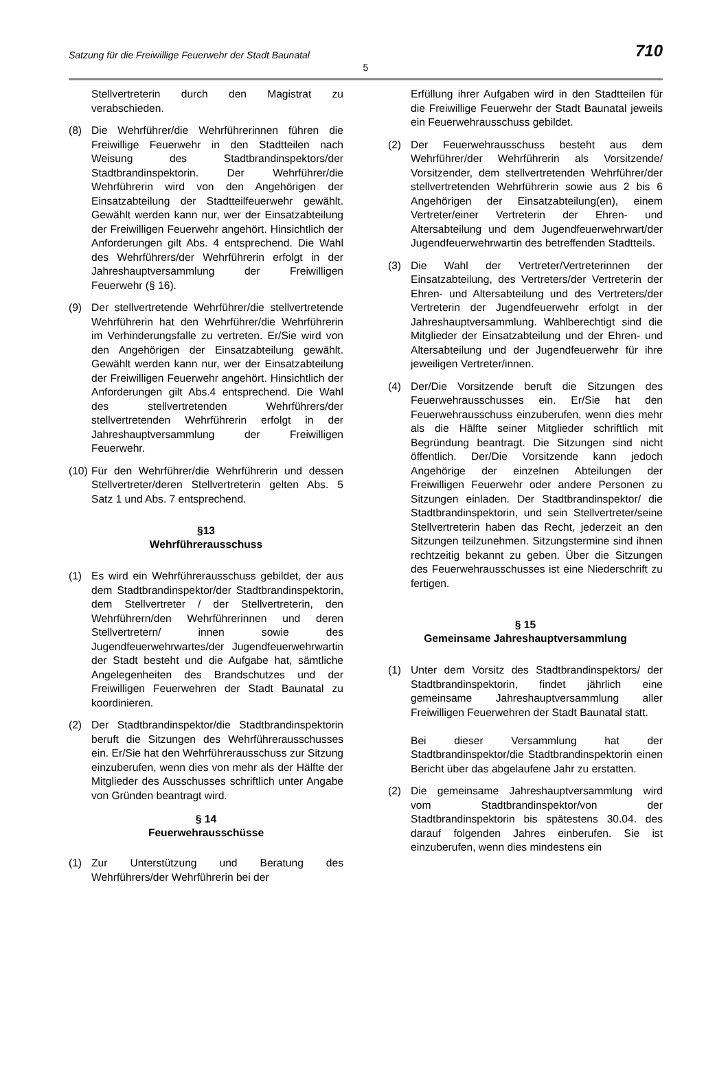Satzung für die Freiwillige Feuerwehr der Stadt Baunatal 710
5
Stellvertreterin durch den Magistrat zu verabschieden.
(8) Die Wehrführer/die Wehrführerinnen führen die Freiwillige Feuerwehr in den Stadtteilen nach Weisung des Stadtbrandinspektors/der Stadtbrandinspektorin. Der Wehrführer/die Wehrführerin wird von den Angehörigen der Einsatzabteilung der Stadtteilfeuerwehr gewählt. Gewählt werden kann nur, wer der Einsatzabteilung der Freiwilligen Feuerwehr angehört. Hinsichtlich der Anforderungen gilt Abs. 4 entsprechend. Die Wahl des Wehrführers/der Wehrführerin erfolgt in der Jahreshauptversammlung der Freiwilligen Feuerwehr (§ 16).
(9) Der stellvertretende Wehrführer/die stellvertretende Wehrführerin hat den Wehrführer/die Wehrführerin im Verhinderungsfalle zu vertreten. Er/Sie wird von den Angehörigen der Einsatzabteilung gewählt. Gewählt werden kann nur, wer der Einsatzabteilung der Freiwilligen Feuerwehr angehört. Hinsichtlich der Anforderungen gilt Abs.4 entsprechend. Die Wahl des stellvertretenden Wehrführers/der stellvertretenden Wehrführerin erfolgt in der Jahreshauptversammlung der Freiwilligen Feuerwehr.
(10) Für den Wehrführer/die Wehrführerin und dessen Stellvertreter/deren Stellvertreterin gelten Abs. 5 Satz 1 und Abs. 7 entsprechend.
§13
Wehrführerausschuss
(1) Es wird ein Wehrführerausschuss gebildet, der aus dem Stadtbrandinspektor/der Stadtbrandinspektorin, dem Stellvertreter / der Stellvertreterin, den Wehrführern/den Wehrführerinnen und deren Stellvertretern/ innen sowie des Jugendfeuerwehrwartes/der Jugendfeuerwehrwartin der Stadt besteht und die Aufgabe hat, sämtliche Angelegenheiten des Brandschutzes und der Freiwilligen Feuerwehren der Stadt Baunatal zu koordinieren.
(2) Der Stadtbrandinspektor/die Stadtbrandinspektorin beruft die Sitzungen des Wehrführerausschusses ein. Er/Sie hat den Wehrführerausschuss zur Sitzung einzuberufen, wenn dies von mehr als der Hälfte der Mitglieder des Ausschusses schriftlich unter Angabe von Gründen beantragt wird.
§ 14
Feuerwehrausschüsse
(1) Zur Unterstützung und Beratung des Wehrführers/der Wehrführerin bei der
Erfüllung ihrer Aufgaben wird in den Stadtteilen für die Freiwillige Feuerwehr der Stadt Baunatal jeweils ein Feuerwehrausschuss gebildet.
(2) Der Feuerwehrausschuss besteht aus dem Wehrführer/der Wehrführerin als Vorsitzende/ Vorsitzender, dem stellvertretenden Wehrführer/der stellvertretenden Wehrführerin sowie aus 2 bis 6 Angehörigen der Einsatzabteilung(en), einem Vertreter/einer Vertreterin der Ehren- und Altersabteilung und dem Jugendfeuerwehrwart/der Jugendfeuerwehrwartin des betreffenden Stadtteils.
(3) Die Wahl der Vertreter/Vertreterinnen der Einsatzabteilung, des Vertreters/der Vertreterin der Ehren- und Altersabteilung und des Vertreters/der Vertreterin der Jugendfeuerwehr erfolgt in der Jahreshauptversammlung. Wahlberechtigt sind die Mitglieder der Einsatzabteilung und der Ehren- und Altersabteilung und der Jugendfeuerwehr für ihre jeweiligen Vertreter/innen.
(4) Der/Die Vorsitzende beruft die Sitzungen des Feuerwehrausschusses ein. Er/Sie hat den Feuerwehrausschuss einzuberufen, wenn dies mehr als die Hälfte seiner Mitglieder schriftlich mit Begründung beantragt. Die Sitzungen sind nicht öffentlich. Der/Die Vorsitzende kann jedoch Angehörige der einzelnen Abteilungen der Freiwilligen Feuerwehr oder andere Personen zu Sitzungen einladen. Der Stadtbrandinspektor/ die Stadtbrandinspektorin, und sein Stellvertreter/seine Stellvertreterin haben das Recht, jederzeit an den Sitzungen teilzunehmen. Sitzungstermine sind ihnen rechtzeitig bekannt zu geben. Über die Sitzungen des Feuerwehrausschusses ist eine Niederschrift zu fertigen.
§ 15
Gemeinsame Jahreshauptversammlung
(1) Unter dem Vorsitz des Stadtbrandinspektors/ der Stadtbrandinspektorin, findet jährlich eine gemeinsame Jahreshauptversammlung aller Freiwilligen Feuerwehren der Stadt Baunatal statt.
Bei dieser Versammlung hat der Stadtbrandinspektor/die Stadtbrandinspektorin einen Bericht über das abgelaufene Jahr zu erstatten.
(2) Die gemeinsame Jahreshauptversammlung wird vom Stadtbrandinspektor/von der Stadtbrandinspektorin bis spätestens 30.04. des darauf folgenden Jahres einberufen. Sie ist einzuberufen, wenn dies mindestens ein